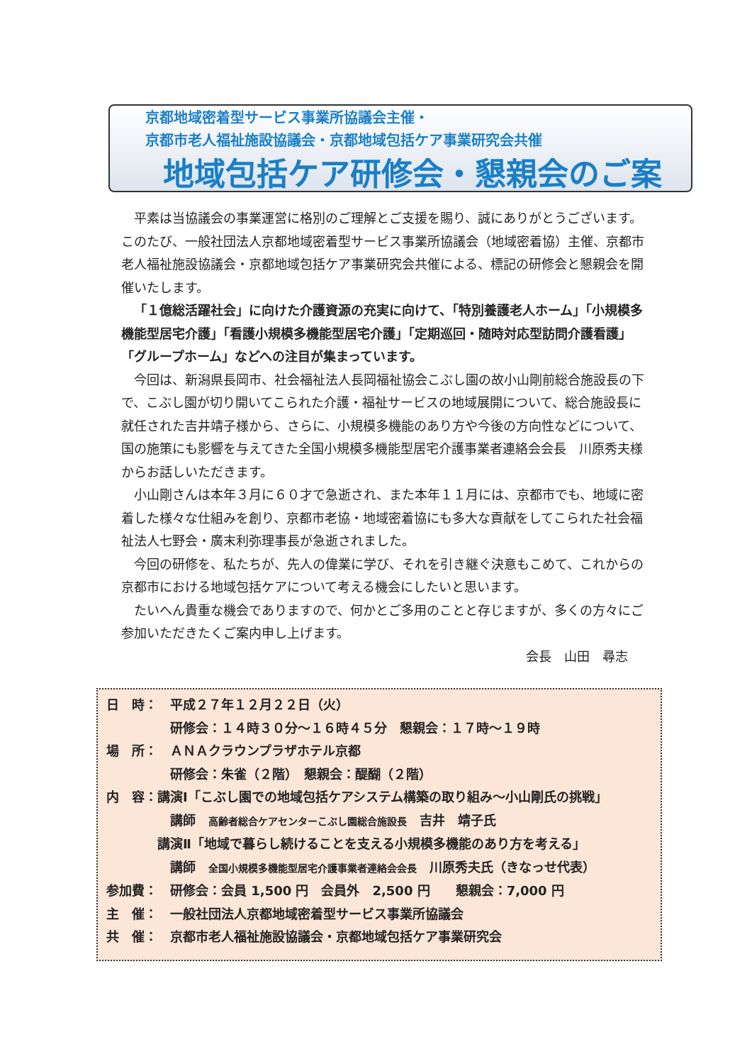京都地域密着型サービス事業所協議会主催・
京都市老人福祉施設協議会・京都地域包括ケア事業研究会共催
地域包括ケア研修会・懇親会のご案
平素は当協議会の事業運営に格別のご理解とご支援を賜り、誠にありがとうございます。このたび、一般社団法人京都地域密着型サービス事業所協議会（地域密着協）主催、京都市老人福祉施設協議会・京都地域包括ケア事業研究会共催による、標記の研修会と懇親会を開催いたします。
「１億総活躍社会」に向けた介護資源の充実に向けて、「特別養護老人ホーム」「小規模多機能型居宅介護」「看護小規模多機能型居宅介護」「定期巡回・随時対応型訪問介護看護」「グループホーム」などへの注目が集まっています。
今回は、新潟県長岡市、社会福祉法人長岡福祉協会こぶし園の故小山剛前総合施設長の下で、こぶし園が切り開いてこられた介護・福祉サービスの地域展開について、総合施設長に就任された吉井靖子様から、さらに、小規模多機能のあり方や今後の方向性などについて、国の施策にも影響を与えてきた全国小規模多機能型居宅介護事業者連絡会会長　川原秀夫様からお話しいただきます。
小山剛さんは本年３月に６０才で急逝され、また本年１１月には、京都市でも、地域に密着した様々な仕組みを創り、京都市老協・地域密着協にも多大な貢献をしてこられた社会福祉法人七野会・廣末利弥理事長が急逝されました。
今回の研修を、私たちが、先人の偉業に学び、それを引き継ぐ決意もこめて、これからの京都市における地域包括ケアについて考える機会にしたいと思います。
たいへん貴重な機会でありますので、何かとご多用のことと存じますが、多くの方々にご参加いただきたくご案内申し上げます。
会長　山田　尋志
日　時：　平成２７年１２月２２日（火）
　　　　　研修会：１４時３０分～１６時４５分　懇親会：１７時～１９時
場　所：　ＡＮＡクラウンプラザホテル京都
　　　　　研修会：朱雀（２階）　懇親会：醍醐（２階）
内　容：講演Ⅰ「こぶし園での地域包括ケアシステム構築の取り組み～小山剛氏の挑戦」
　　　　　講師　高齢者総合ケアセンターこぶし園総合施設長　吉井　靖子氏
　　　　講演Ⅱ「地域で暮らし続けることを支える小規模多機能のあり方を考える」
　　　　　講師　全国小規模多機能型居宅介護事業者連絡会会長　川原秀夫氏（きなっせ代表）
参加費：　研修会：会員 1,500 円　会員外　2,500 円　　懇親会：7,000 円
主　催：　一般社団法人京都地域密着型サービス事業所協議会
共　催：　京都市老人福祉施設協議会・京都地域包括ケア事業研究会